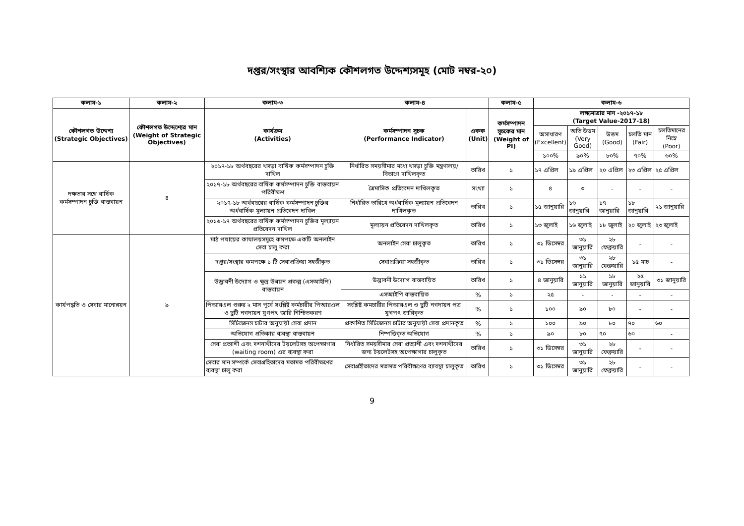দপ্তর/সংস্থার আবশ্যিক কৌশলগত উদ্দেশ্যসমূহ (মোট নম্বর-২০)
| কলাম-১ | কলাম-২ | কলাম-৩ | কলাম-৪ | | কলাম-৫ | কলাম-৬ | | | | |
| --- | --- | --- | --- | --- | --- | --- | --- | --- | --- | --- |
| কৌশলগত উদ্দেশ্য (Strategic Objectives) | কৌশলগত উদ্দেশ্যের মান (Weight of Strategic Objectives) | কার্যক্রম (Activities) | কর্মসম্পাদন সূচক (Performance Indicator) | একক (Unit) | কর্মসম্পাদন সূচকের মান (Weight of PI) | লক্ষ্যমাত্রার মান -২০১৭-১৮ (Target Value-2017-18) | | | | |
| | | | | | | অসাধারণ (Excellent) | অতি উত্তম (Very Good) | উত্তম (Good) | চলতি মান (Fair) | চলতিমানের নিম্নে (Poor) |
| | | | | | | ১০০% | ৯০% | ৮০% | ৭০% | ৬০% |
| দক্ষতার সঙ্গে বার্ষিক কর্মসম্পাদন চুক্তি বাস্তবায়ন | ৪ | ২০১৭-১৮ অর্থবছরের খসড়া বার্ষিক কর্মসম্পাদন চুক্তি দাখিল | নির্ধারিত সময়সীমার মধ্যে খসড়া চুক্তি মন্ত্রণালয়/বিভাগে দাখিলকৃত | তারিখ | ১ | ১৭ এপ্রিল | ১৯ এপ্রিল | ২০ এপ্রিল | ২৩ এপ্রিল | ২৫ এপ্রিল |
| | | ২০১৭-১৮ অর্থবছরের বার্ষিক কর্মসম্পাদন চুক্তি বাস্তবায়ন পরিবীক্ষণ | ত্রৈমাসিক প্রতিবেদন দাখিলকৃত | সংখ্যা | ১ | ৪ | ৩ | - | - | - |
| | | ২০১৭-১৮ অর্থবছরের বার্ষিক কর্মসম্পাদন চুক্তির অর্ধবার্ষিক মূল্যায়ন প্রতিবেদন দাখিল | নির্ধারিত তারিখে অর্ধবার্ষিক মূল্যায়ন প্রতিবেদন দাখিলকৃত | তারিখ | ১ | ১৫ জানুয়ারি | ১৬ জানুয়ারি | ১৭ জানুয়ারি | ১৮ জানুয়ারি | ২১ জানুয়ারি |
| | | ২০১৬-১৭ অর্থবছরের বার্ষিক কর্মসম্পাদন চুক্তির মূল্যায়ন প্রতিবেদন দাখিল | মূল্যায়ন প্রতিবেদন দাখিলকৃত | তারিখ | ১ | ১৩ জুলাই | ১৬ জুলাই | ১৮ জুলাই | ২০ জুলাই | ২৩ জুলাই |
| কার্যপদ্ধতি ও সেবার মানোন্নয়ন | ৯ | মাঠ পযায়ের কাযালয়সমুহে কমপক্ষে একটি অনলাইন সেবা চালু করা | অনলাইন সেবা চালুকৃত | তারিখ | ১ | ৩১ ডিসেম্বর | ৩১ জানুয়ারি | ২৮ ফেব্রুয়ারি | - | - |
| | | দপ্তর/সংস্থার কমপক্ষে ১ টি সেবাপ্রক্রিয়া সহজীকৃত | সেবাপ্রক্রিয়া সহজীকৃত | তারিখ | ১ | ৩১ ডিসেম্বর | ৩১ জানুয়ারি | ২৮ ফেব্রুয়ারি | ১৫ মাচ | - |
| | | উদ্ভাবনী উদ্যোগ ও ক্ষুদ্র উন্নয়ন প্রকল্প (এসআইপি) বাস্তবায়ন | উদ্ভাবনী উদ্যোগ বাস্তবায়িত | তারিখ | ১ | ৪ জানুয়ারি | ১১ জানুয়ারি | ১৮ জানুয়ারি | ২৫ জানুয়ারি | ৩১ জানুয়ারি |
| | | | এসআইপি বাস্তবায়িত | % | ১ | ২৫ | - | - | - | - |
| | | পিআরএল শুরুর ২ মাস পূর্বে সংশ্লিষ্ট কর্মচারীর পিআরএল ও ছুটি নগদায়ন যুগপৎ জারি নিশ্চিতকরণ | সংশ্লিষ্ট কমচারীর পিআরএল ও ছুটি নগদায়ন পত্র যুগপৎ জারিকৃত | % | ১ | ১০০ | ৯০ | ৮০ | - | - |
| | | সিটিজেনস চার্টার অনুযায়ী সেবা প্রদান | প্রকাশিত সিটিজেনস চার্টার অনুযায়ী সেবা প্রদানকৃত | % | ১ | ১০০ | ৯০ | ৮০ | ৭০ | ৬০ |
| | | অভিযোগ প্রতিকার ব্যবস্থা বাস্তবায়ন | নিষ্পত্তিকৃত অভিযোগ | % | ১ | ৯০ | ৮০ | ৭০ | ৬০ | - |
| | | সেবা প্রত্যাশী এবং দশনাথীদের টয়লেটসহ অপেক্ষাগার (waiting room) এর ব্যবস্থা করা | নির্ধারিত সময়সীমার সেবা প্রত্যাশী এবং দশনাথীদের জন্য টয়লেটসহ অপেক্ষাগার চালুকৃত | তারিখ | ১ | ৩১ ডিসেম্বর | ৩১ জানুয়ারি | ২৮ ফেব্রুয়ারি | - | - |
| | | সেবার মান সম্পর্কে সেবাগ্রহিতাদের মতামত পরিবীক্ষণের ব্যবস্থা চালু করা | সেবাগ্রহীতাদের মতামত পরিবীক্ষণের ব্যাবস্থা চালুকৃত | তারিখ | ১ | ৩১ ডিসেম্বর | ৩১ জানুয়ারি | ২৮ ফেব্রুয়ারি | - | - |
9